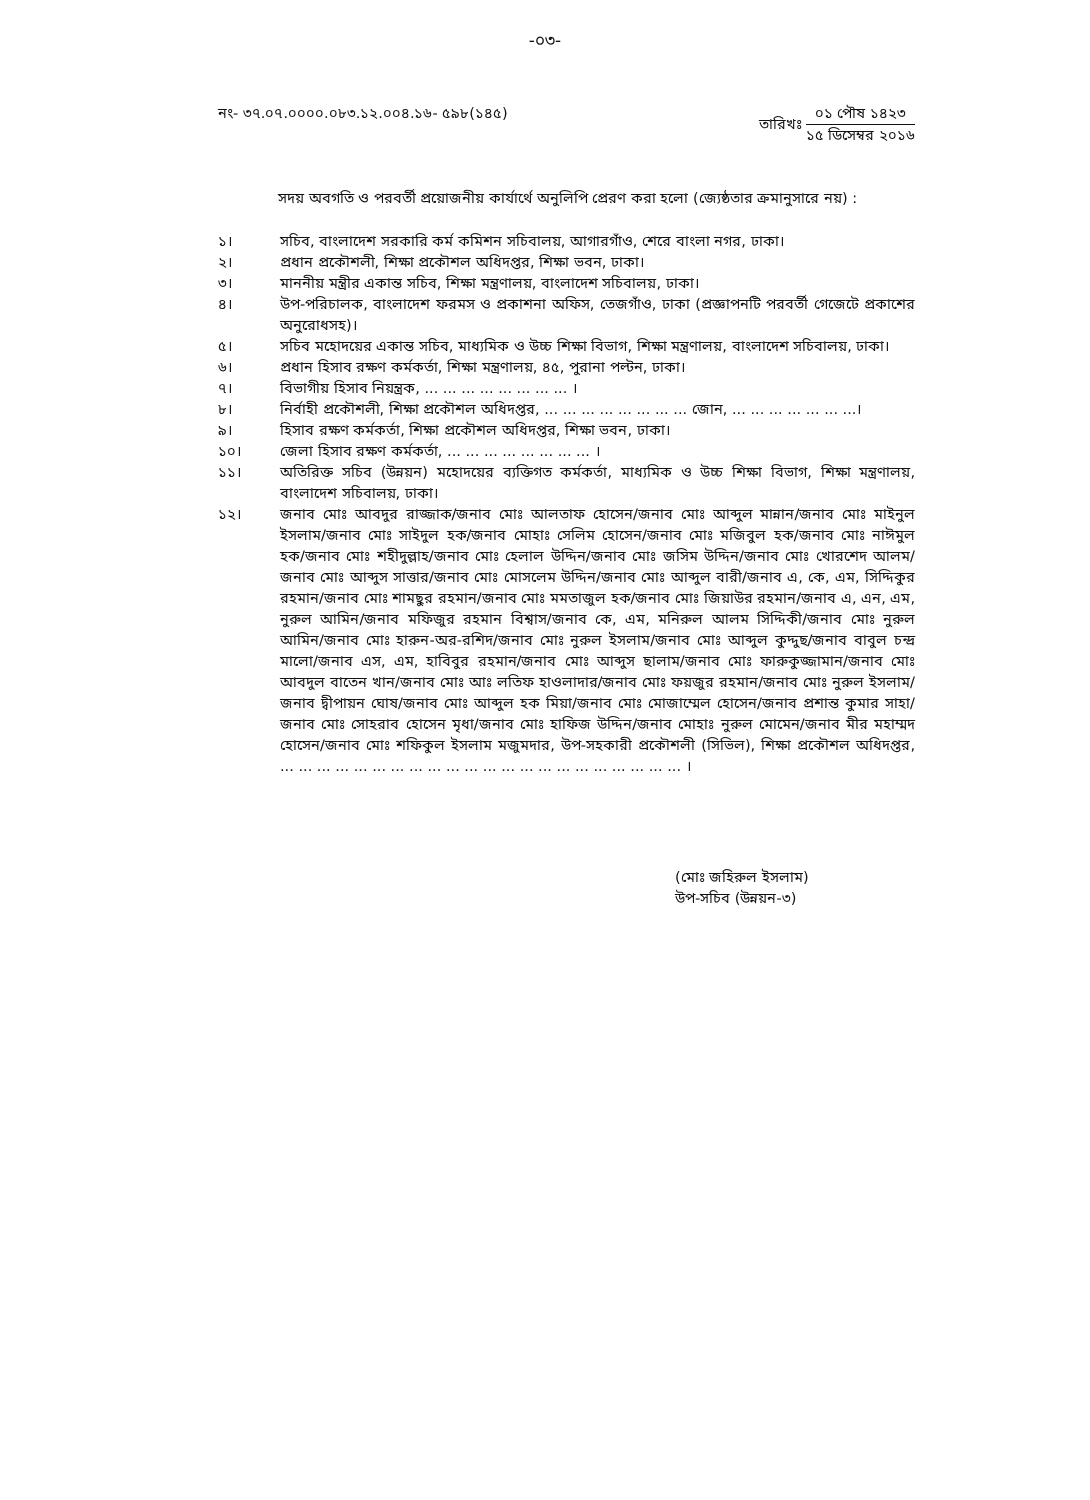-০৩-
নং- ৩৭.০৭.০০০০.০৮৩.১২.০০৪.১৬- ৫৯৮(১৪৫)
তারিখঃ
০১ পৌষ ১৪২৩
১৫ ডিসেম্বর ২০১৬
সদয় অবগতি ও পরবর্তী প্রয়োজনীয় কার্যার্থে অনুলিপি প্রেরণ করা হলো (জ্যেষ্ঠতার ক্রমানুসারে নয়) :
১। সচিব, বাংলাদেশ সরকারি কর্ম কমিশন সচিবালয়, আগারগাঁও, শেরে বাংলা নগর, ঢাকা।
২। প্রধান প্রকৌশলী, শিক্ষা প্রকৌশল অধিদপ্তর, শিক্ষা ভবন, ঢাকা।
৩। মাননীয় মন্ত্রীর একান্ত সচিব, শিক্ষা মন্ত্রণালয়, বাংলাদেশ সচিবালয়, ঢাকা।
৪। উপ-পরিচালক, বাংলাদেশ ফরমস ও প্রকাশনা অফিস, তেজগাঁও, ঢাকা (প্রজ্ঞাপনটি পরবর্তী গেজেটে প্রকাশের অনুরোধসহ)।
৫। সচিব মহোদয়ের একান্ত সচিব, মাধ্যমিক ও উচ্চ শিক্ষা বিভাগ, শিক্ষা মন্ত্রণালয়, বাংলাদেশ সচিবালয়, ঢাকা।
৬। প্রধান হিসাব রক্ষণ কর্মকর্তা, শিক্ষা মন্ত্রণালয়, ৪৫, পুরানা পল্টন, ঢাকা।
৭। বিভাগীয় হিসাব নিয়ন্ত্রক, ... ... ... ... ... ... ... ... ।
৮। নির্বাহী প্রকৌশলী, শিক্ষা প্রকৌশল অধিদপ্তর, ... ... ... ... ... ... ... ... জোন, ... ... ... ... ... ... ...।
৯। হিসাব রক্ষণ কর্মকর্তা, শিক্ষা প্রকৌশল অধিদপ্তর, শিক্ষা ভবন, ঢাকা।
১০। জেলা হিসাব রক্ষণ কর্মকর্তা, ... ... ... ... ... ... ... ... ।
১১। অতিরিক্ত সচিব (উন্নয়ন) মহোদয়ের ব্যক্তিগত কর্মকর্তা, মাধ্যমিক ও উচ্চ শিক্ষা বিভাগ, শিক্ষা মন্ত্রণালয়, বাংলাদেশ সচিবালয়, ঢাকা।
১২। জনাব মোঃ আবদুর রাজ্জাক/জনাব মোঃ আলতাফ হোসেন/জনাব মোঃ আব্দুল মান্নান/জনাব মোঃ মাইনুল ইসলাম/জনাব মোঃ সাইদুল হক/জনাব মোহাঃ সেলিম হোসেন/জনাব মোঃ মজিবুল হক/জনাব মোঃ নাঈমুল হক/জনাব মোঃ শহীদুল্লাহ/জনাব মোঃ হেলাল উদ্দিন/জনাব মোঃ জসিম উদ্দিন/জনাব মোঃ খোরশেদ আলম/জনাব মোঃ আব্দুস সাত্তার/জনাব মোঃ মোসলেম উদ্দিন/জনাব মোঃ আব্দুল বারী/জনাব এ, কে, এম, সিদ্দিকুর রহমান/জনাব মোঃ শামছুর রহমান/জনাব মোঃ মমতাজুল হক/জনাব মোঃ জিয়াউর রহমান/জনাব এ, এন, এম, নুরুল আমিন/জনাব মফিজুর রহমান বিশ্বাস/জনাব কে, এম, মনিরুল আলম সিদ্দিকী/জনাব মোঃ নুরুল আমিন/জনাব মোঃ হারুন-অর-রশিদ/জনাব মোঃ নুরুল ইসলাম/জনাব মোঃ আব্দুল কুদ্দুছ/জনাব বাবুল চন্দ্র মালো/জনাব এস, এম, হাবিবুর রহমান/জনাব মোঃ আব্দুস ছালাম/জনাব মোঃ ফারুকুজ্জামান/জনাব মোঃ আবদুল বাতেন খান/জনাব মোঃ আঃ লতিফ হাওলাদার/জনাব মোঃ ফয়জুর রহমান/জনাব মোঃ নুরুল ইসলাম/জনাব দ্বীপায়ন ঘোষ/জনাব মোঃ আব্দুল হক মিয়া/জনাব মোঃ মোজাম্মেল হোসেন/জনাব প্রশান্ত কুমার সাহা/জনাব মোঃ সোহরাব হোসেন মৃধা/জনাব মোঃ হাফিজ উদ্দিন/জনাব মোহাঃ নুরুল মোমেন/জনাব মীর মহাম্মদ হোসেন/জনাব মোঃ শফিকুল ইসলাম মজুমদার, উপ-সহকারী প্রকৌশলী (সিভিল), শিক্ষা প্রকৌশল অধিদপ্তর, ... ... ... ... ... ... ... ... ... ... ... ... ... ... ... ... ... ... ... ... ... ... ।
(মোঃ জহিরুল ইসলাম)
উপ-সচিব (উন্নয়ন-৩)